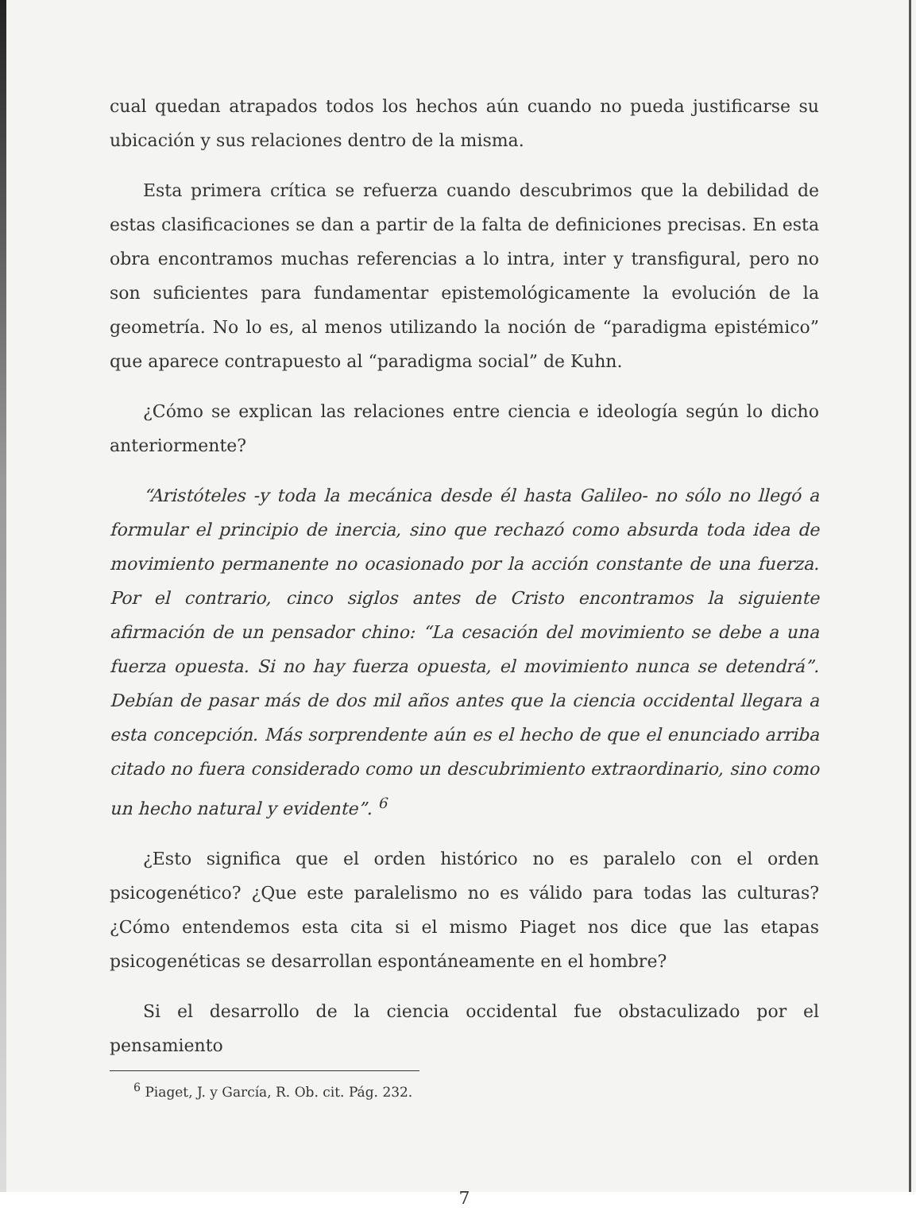cual quedan atrapados todos los hechos aún cuando no pueda justificarse su ubicación y sus relaciones dentro de la misma.
Esta primera crítica se refuerza cuando descubrimos que la debilidad de estas clasificaciones se dan a partir de la falta de definiciones precisas. En esta obra encontramos muchas referencias a lo intra, inter y transfigural, pero no son suficientes para fundamentar epistemológicamente la evolución de la geometría. No lo es, al menos utilizando la noción de “paradigma epistémico” que aparece contrapuesto al “paradigma social” de Kuhn.
¿Cómo se explican las relaciones entre ciencia e ideología según lo dicho anteriormente?
“Aristóteles -y toda la mecánica desde él hasta Galileo- no sólo no llegó a formular el principio de inercia, sino que rechazó como absurda toda idea de movimiento permanente no ocasionado por la acción constante de una fuerza. Por el contrario, cinco siglos antes de Cristo encontramos la siguiente afirmación de un pensador chino: “La cesación del movimiento se debe a una fuerza opuesta. Si no hay fuerza opuesta, el movimiento nunca se detendrá”. Debían de pasar más de dos mil años antes que la ciencia occidental llegara a esta concepción. Más sorprendente aún es el hecho de que el enunciado arriba citado no fuera considerado como un descubrimiento extraordinario, sino como un hecho natural y evidente”. <sup>6</sup>
¿Esto significa que el orden histórico no es paralelo con el orden psicogenético? ¿Que este paralelismo no es válido para todas las culturas? ¿Cómo entendemos esta cita si el mismo Piaget nos dice que las etapas psicogenéticas se desarrollan espontáneamente en el hombre?
Si el desarrollo de la ciencia occidental fue obstaculizado por el pensamiento
<sup>6</sup> Piaget, J. y García, R. Ob. cit. Pág. 232.
7